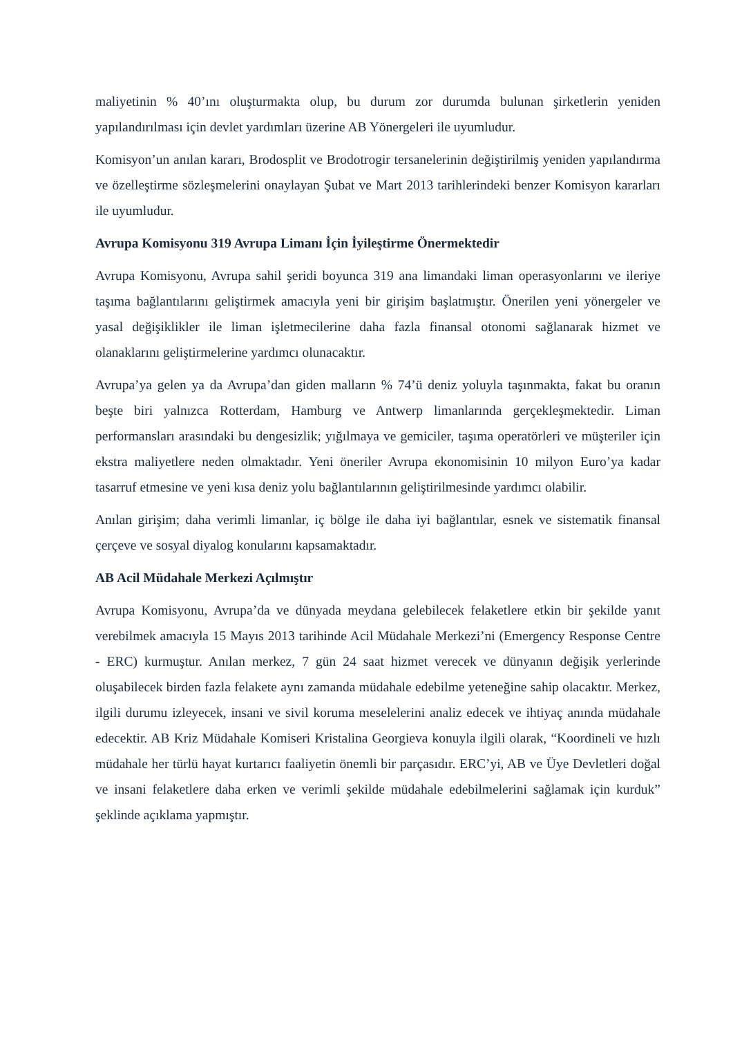maliyetinin % 40’ını oluşturmakta olup, bu durum zor durumda bulunan şirketlerin yeniden yapılandırılması için devlet yardımları üzerine AB Yönergeleri ile uyumludur.
Komisyon’un anılan kararı, Brodosplit ve Brodotrogir tersanelerinin değiştirilmiş yeniden yapılandırma ve özelleştirme sözleşmelerini onaylayan Şubat ve Mart 2013 tarihlerindeki benzer Komisyon kararları ile uyumludur.
Avrupa Komisyonu 319 Avrupa Limanı İçin İyileştirme Önermektedir
Avrupa Komisyonu, Avrupa sahil şeridi boyunca 319 ana limandaki liman operasyonlarını ve ileriye taşıma bağlantılarını geliştirmek amacıyla yeni bir girişim başlatmıştır. Önerilen yeni yönergeler ve yasal değişiklikler ile liman işletmecilerine daha fazla finansal otonomi sağlanarak hizmet ve olanaklarını geliştirmelerine yardımcı olunacaktır.
Avrupa’ya gelen ya da Avrupa’dan giden malların % 74’ü deniz yoluyla taşınmakta, fakat bu oranın beşte biri yalnızca Rotterdam, Hamburg ve Antwerp limanlarında gerçekleşmektedir. Liman performansları arasındaki bu dengesizlik; yığılmaya ve gemiciler, taşıma operatörleri ve müşteriler için ekstra maliyetlere neden olmaktadır. Yeni öneriler Avrupa ekonomisinin 10 milyon Euro’ya kadar tasarruf etmesine ve yeni kısa deniz yolu bağlantılarının geliştirilmesinde yardımcı olabilir.
Anılan girişim; daha verimli limanlar, iç bölge ile daha iyi bağlantılar, esnek ve sistematik finansal çerçeve ve sosyal diyalog konularını kapsamaktadır.
AB Acil Müdahale Merkezi Açılmıştır
Avrupa Komisyonu, Avrupa’da ve dünyada meydana gelebilecek felaketlere etkin bir şekilde yanıt verebilmek amacıyla 15 Mayıs 2013 tarihinde Acil Müdahale Merkezi’ni (Emergency Response Centre - ERC) kurmuştur. Anılan merkez, 7 gün 24 saat hizmet verecek ve dünyanın değişik yerlerinde oluşabilecek birden fazla felakete aynı zamanda müdahale edebilme yeteneğine sahip olacaktır. Merkez, ilgili durumu izleyecek, insani ve sivil koruma meselelerini analiz edecek ve ihtiyaç anında müdahale edecektir. AB Kriz Müdahale Komiseri Kristalina Georgieva konuyla ilgili olarak, “Koordineli ve hızlı müdahale her türlü hayat kurtarıcı faaliyetin önemli bir parçasıdır. ERC’yi, AB ve Üye Devletleri doğal ve insani felaketlere daha erken ve verimli şekilde müdahale edebilmelerini sağlamak için kurduk” şeklinde açıklama yapmıştır.